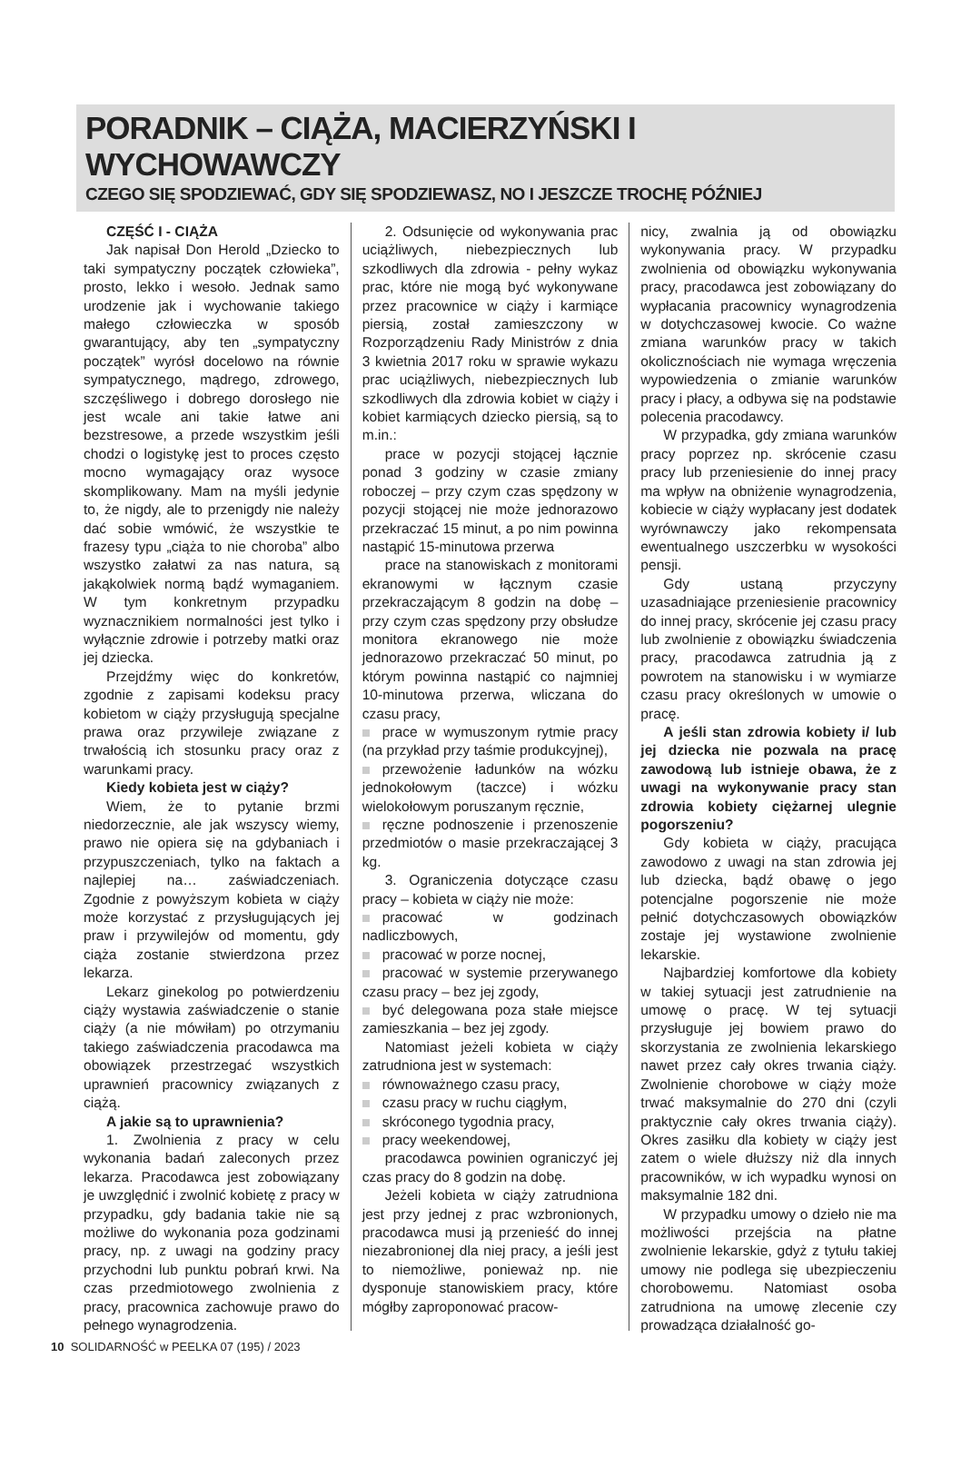PORADNIK – CIĄŻA, MACIERZYŃSKI I WYCHOWAWCZY
CZEGO SIĘ SPODZIEWAĆ, GDY SIĘ SPODZIEWASZ, NO I JESZCZE TROCHĘ PÓŹNIEJ
CZĘŚĆ I - CIĄŻA
Jak napisał Don Herold „Dziecko to taki sympatyczny początek człowieka”, prosto, lekko i wesoło. Jednak samo urodzenie jak i wychowanie takiego małego człowieczka w sposób gwarantujący, aby ten „sympatyczny początek” wyrósł docelowo na równie sympatycznego, mądrego, zdrowego, szczęśliwego i dobrego dorosłego nie jest wcale ani takie łatwe ani bezstresowe, a przede wszystkim jeśli chodzi o logistykę jest to proces często mocno wymagający oraz wysoce skomplikowany. Mam na myśli jedynie to, że nigdy, ale to przenigdy nie należy dać sobie wmówić, że wszystkie te frazesy typu „ciąża to nie choroba” albo wszystko załatwi za nas natura, są jakąkolwiek normą bądź wymaganiem. W tym konkretnym przypadku wyznacznikiem normalności jest tylko i wyłącznie zdrowie i potrzeby matki oraz jej dziecka.
Przejdźmy więc do konkretów, zgodnie z zapisami kodeksu pracy kobietom w ciąży przysługują specjalne prawa oraz przywileje związane z trwałością ich stosunku pracy oraz z warunkami pracy.
Kiedy kobieta jest w ciąży?
Wiem, że to pytanie brzmi niedorzecznie, ale jak wszyscy wiemy, prawo nie opiera się na gdybaniach i przypuszczeniach, tylko na faktach a najlepiej na… zaświadczeniach. Zgodnie z powyższym kobieta w ciąży może korzystać z przysługujących jej praw i przywilejów od momentu, gdy ciąża zostanie stwierdzona przez lekarza.
Lekarz ginekolog po potwierdzeniu ciąży wystawia zaświadczenie o stanie ciąży (a nie mówiłam) po otrzymaniu takiego zaświadczenia pracodawca ma obowiązek przestrzegać wszystkich uprawnień pracownicy związanych z ciążą.
A jakie są to uprawnienia?
1. Zwolnienia z pracy w celu wykonania badań zaleconych przez lekarza. Pracodawca jest zobowiązany je uwzględnić i zwolnić kobietę z pracy w przypadku, gdy badania takie nie są możliwe do wykonania poza godzinami pracy, np. z uwagi na godziny pracy przychodni lub punktu pobrań krwi. Na czas przedmiotowego zwolnienia z pracy, pracownica zachowuje prawo do pełnego wynagrodzenia.
2. Odsunięcie od wykonywania prac uciążliwych, niebezpiecznych lub szkodliwych dla zdrowia - pełny wykaz prac, które nie mogą być wykonywane przez pracownice w ciąży i karmiące piersią, został zamieszczony w Rozporządzeniu Rady Ministrów z dnia 3 kwietnia 2017 roku w sprawie wykazu prac uciążliwych, niebezpiecznych lub szkodliwych dla zdrowia kobiet w ciąży i kobiet karmiących dziecko piersią, są to m.in.:
prace w pozycji stojącej łącznie ponad 3 godziny w czasie zmiany roboczej – przy czym czas spędzony w pozycji stojącej nie może jednorazowo przekraczać 15 minut, a po nim powinna nastąpić 15-minutowa przerwa
prace na stanowiskach z monitorami ekranowymi w łącznym czasie przekraczającym 8 godzin na dobę – przy czym czas spędzony przy obsłudze monitora ekranowego nie może jednorazowo przekraczać 50 minut, po którym powinna nastąpić co najmniej 10-minutowa przerwa, wliczana do czasu pracy,
prace w wymuszonym rytmie pracy (na przykład przy taśmie produkcyjnej),
przewożenie ładunków na wózku jednokołowym (taczce) i wózku wielokołowym poruszanym ręcznie,
ręczne podnoszenie i przenoszenie przedmiotów o masie przekraczającej 3 kg.
3. Ograniczenia dotyczące czasu pracy – kobieta w ciąży nie może:
pracować w godzinach nadliczbowych,
pracować w porze nocnej,
pracować w systemie przerywanego czasu pracy – bez jej zgody,
być delegowana poza stałe miejsce zamieszkania – bez jej zgody.
Natomiast jeżeli kobieta w ciąży zatrudniona jest w systemach:
równoważnego czasu pracy,
czasu pracy w ruchu ciągłym,
skróconego tygodnia pracy,
pracy weekendowej,
pracodawca powinien ograniczyć jej czas pracy do 8 godzin na dobę.
Jeżeli kobieta w ciąży zatrudniona jest przy jednej z prac wzbronionych, pracodawca musi ją przenieść do innej niezabronionej dla niej pracy, a jeśli jest to niemożliwe, ponieważ np. nie dysponuje stanowiskiem pracy, które mógłby zaproponować pracow-
nicy, zwalnia ją od obowiązku wykonywania pracy. W przypadku zwolnienia od obowiązku wykonywania pracy, pracodawca jest zobowiązany do wypłacania pracownicy wynagrodzenia w dotychczasowej kwocie. Co ważne zmiana warunków pracy w takich okolicznościach nie wymaga wręczenia wypowiedzenia o zmianie warunków pracy i płacy, a odbywa się na podstawie polecenia pracodawcy.
W przypadka, gdy zmiana warunków pracy poprzez np. skrócenie czasu pracy lub przeniesienie do innej pracy ma wpływ na obniżenie wynagrodzenia, kobiecie w ciąży wypłacany jest dodatek wyrównawczy jako rekompensata ewentualnego uszczerbku w wysokości pensji.
Gdy ustaną przyczyny uzasadniające przeniesienie pracownicy do innej pracy, skrócenie jej czasu pracy lub zwolnienie z obowiązku świadczenia pracy, pracodawca zatrudnia ją z powrotem na stanowisku i w wymiarze czasu pracy określonych w umowie o pracę.
A jeśli stan zdrowia kobiety i/ lub jej dziecka nie pozwala na pracę zawodową lub istnieje obawa, że z uwagi na wykonywanie pracy stan zdrowia kobiety ciężarnej ulegnie pogorszeniu?
Gdy kobieta w ciąży, pracująca zawodowo z uwagi na stan zdrowia jej lub dziecka, bądź obawę o jego potencjalne pogorszenie nie może pełnić dotychczasowych obowiązków zostaje jej wystawione zwolnienie lekarskie.
Najbardziej komfortowe dla kobiety w takiej sytuacji jest zatrudnienie na umowę o pracę. W tej sytuacji przysługuje jej bowiem prawo do skorzystania ze zwolnienia lekarskiego nawet przez cały okres trwania ciąży. Zwolnienie chorobowe w ciąży może trwać maksymalnie do 270 dni (czyli praktycznie cały okres trwania ciąży). Okres zasiłku dla kobiety w ciąży jest zatem o wiele dłuższy niż dla innych pracowników, w ich wypadku wynosi on maksymalnie 182 dni.
W przypadku umowy o dzieło nie ma możliwości przejścia na płatne zwolnienie lekarskie, gdyż z tytułu takiej umowy nie podlega się ubezpieczeniu chorobowemu. Natomiast osoba zatrudniona na umowę zlecenie czy prowadząca działalność go-
10 SOLIDARNOŚĆ w PEELKA 07 (195) / 2023